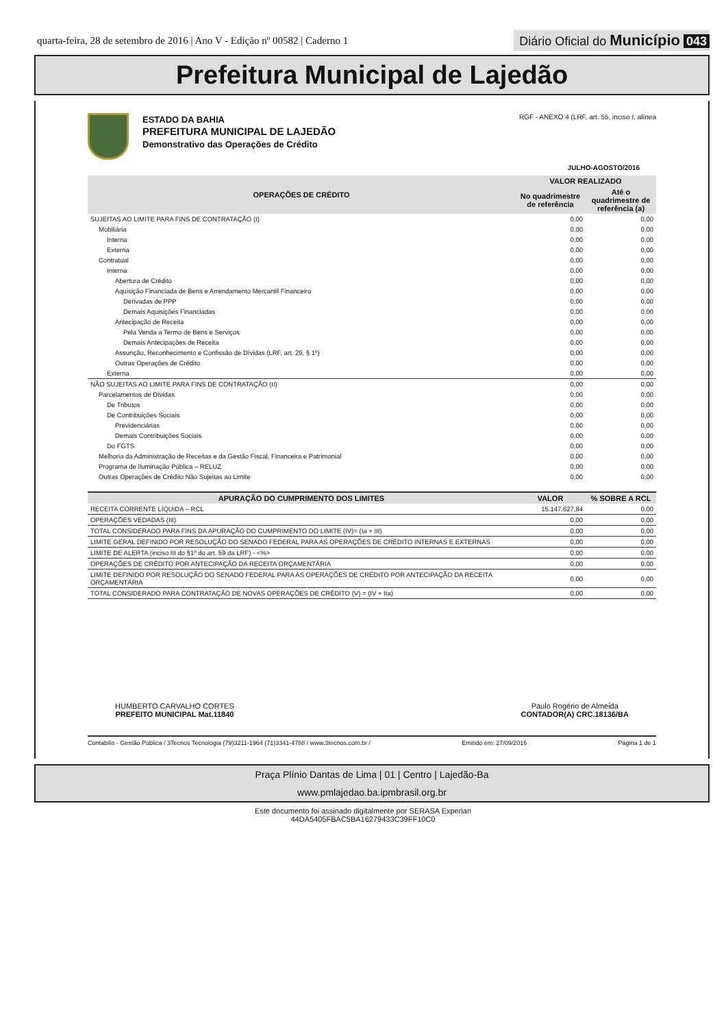quarta-feira, 28 de setembro de 2016 | Ano V - Edição nº 00582 | Caderno 1
Diário Oficial do Município 043
Prefeitura Municipal de Lajedão
ESTADO DA BAHIA
PREFEITURA MUNICIPAL DE LAJEDÃO
Demonstrativo das Operações de Crédito
RGF - ANEXO 4 (LRF, art. 55, inciso I, alínea
JULHO-AGOSTO/2016
| OPERAÇÕES DE CRÉDITO | VALOR REALIZADO | |
| --- | --- | --- |
| | No quadrimestre de referência | Até o quadrimestre de referência (a) |
| SUJEITAS AO LIMITE PARA FINS DE CONTRATAÇÃO (I) | 0,00 | 0,00 |
| Mobiliária | 0,00 | 0,00 |
| Interna | 0,00 | 0,00 |
| Externa | 0,00 | 0,00 |
| Contratual | 0,00 | 0,00 |
| Interna | 0,00 | 0,00 |
| Abertura de Crédito | 0,00 | 0,00 |
| Aquisição Financiada de Bens e Arrendamento Mercantil Financeiro | 0,00 | 0,00 |
| Derivadas de PPP | 0,00 | 0,00 |
| Demais Aquisições Financiadas | 0,00 | 0,00 |
| Antecipação de Receita | 0,00 | 0,00 |
| Pela Venda a Termo de Bens e Serviços | 0,00 | 0,00 |
| Demais Antecipações de Receita | 0,00 | 0,00 |
| Assunção, Reconhecimento e Confissão de Dívidas (LRF, art. 29, § 1º) | 0,00 | 0,00 |
| Outras Operações de Crédito | 0,00 | 0,00 |
| Externa | 0,00 | 0,00 |
| NÃO SUJEITAS AO LIMITE PARA FINS DE CONTRATAÇÃO (II) | 0,00 | 0,00 |
| Parcelamentos de Dívidas | 0,00 | 0,00 |
| De Tributos | 0,00 | 0,00 |
| De Contribuições Sociais | 0,00 | 0,00 |
| Previdenciárias | 0,00 | 0,00 |
| Demais Contribuições Sociais | 0,00 | 0,00 |
| Do FGTS | 0,00 | 0,00 |
| Melhoria da Administração de Receitas e da Gestão Fiscal, Financeira e Patrimonial | 0,00 | 0,00 |
| Programa de Iluminação Pública – RELUZ | 0,00 | 0,00 |
| Outras Operações de Crédito Não Sujeitas ao Limite | 0,00 | 0,00 |
| APURAÇÃO DO CUMPRIMENTO DOS LIMITES | VALOR | % SOBRE A RCL |
| --- | --- | --- |
| RECEITA CORRENTE LÍQUIDA – RCL | 15.147.627,84 | 0,00 |
| OPERAÇÕES VEDADAS (III) | 0,00 | 0,00 |
| TOTAL CONSIDERADO PARA FINS DA APURAÇÃO DO CUMPRIMENTO DO LIMITE (IV)= (Ia + III) | 0,00 | 0,00 |
| LIMITE GERAL DEFINIDO POR RESOLUÇÃO DO SENADO FEDERAL PARA AS OPERAÇÕES DE CRÉDITO INTERNAS E EXTERNAS | 0,00 | 0,00 |
| LIMITE DE ALERTA (inciso III do §1º do art. 59 da LRF) - <%> | 0,00 | 0,00 |
| OPERAÇÕES DE CRÉDITO POR ANTECIPAÇÃO DA RECEITA ORÇAMENTÁRIA | 0,00 | 0,00 |
| LIMITE DEFINIDO POR RESOLUÇÃO DO SENADO FEDERAL PARA AS OPERAÇÕES DE CRÉDITO POR ANTECIPAÇÃO DA RECEITA ORÇAMENTÁRIA | 0,00 | 0,00 |
| TOTAL CONSIDERADO PARA CONTRATAÇÃO DE NOVAS OPERAÇÕES DE CRÉDITO (V) = (IV + IIa) | 0,00 | 0,00 |
HUMBERTO CARVALHO CORTES
PREFEITO MUNICIPAL Mat.11840
Paulo Rogério de Almeida
CONTADOR(A) CRC.18136/BA
Contabilis - Gestão Pública / 3Tecnos Tecnologia (79)3211-1964 (71)3341-4788 / www.3tecnos.com.br / Emitido em: 27/09/2016 Página 1 de 1
Praça Plínio Dantas de Lima | 01 | Centro | Lajedão-Ba
www.pmlajedao.ba.ipmbrasil.org.br
Este documento foi assinado digitalmente por SERASA Experian
44DA5405FBAC5BA16279433C39FF10C0